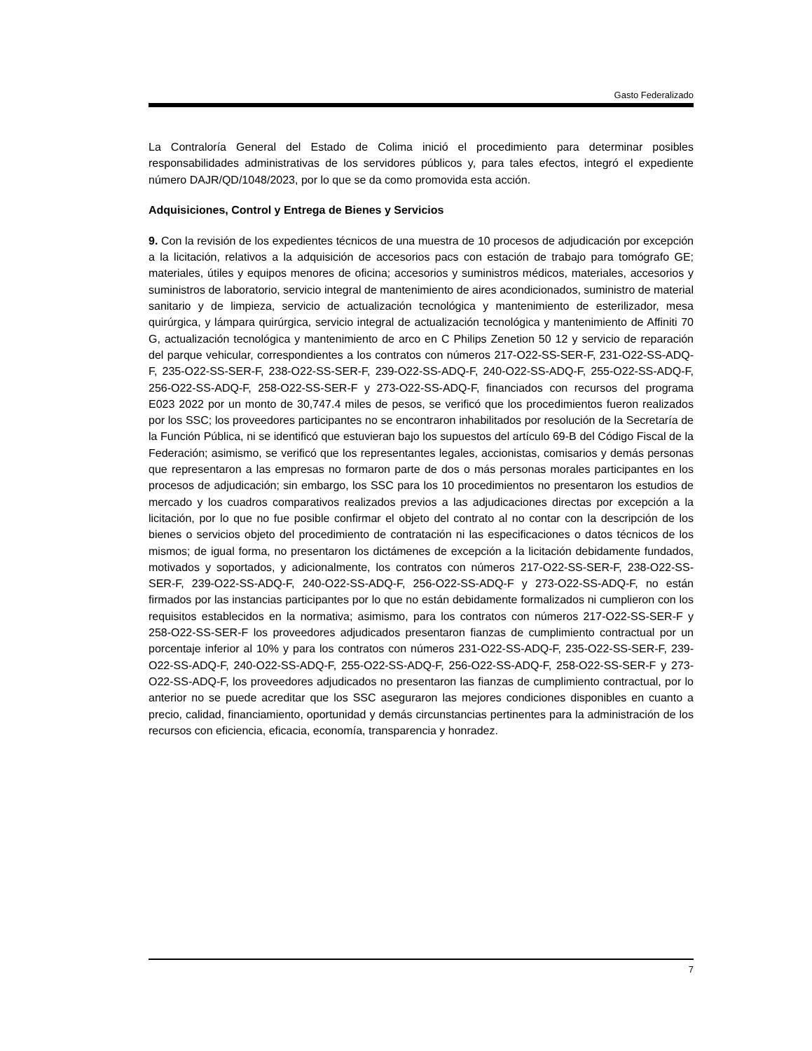Gasto Federalizado
La Contraloría General del Estado de Colima inició el procedimiento para determinar posibles responsabilidades administrativas de los servidores públicos y, para tales efectos, integró el expediente número DAJR/QD/1048/2023, por lo que se da como promovida esta acción.
Adquisiciones, Control y Entrega de Bienes y Servicios
9. Con la revisión de los expedientes técnicos de una muestra de 10 procesos de adjudicación por excepción a la licitación, relativos a la adquisición de accesorios pacs con estación de trabajo para tomógrafo GE; materiales, útiles y equipos menores de oficina; accesorios y suministros médicos, materiales, accesorios y suministros de laboratorio, servicio integral de mantenimiento de aires acondicionados, suministro de material sanitario y de limpieza, servicio de actualización tecnológica y mantenimiento de esterilizador, mesa quirúrgica, y lámpara quirúrgica, servicio integral de actualización tecnológica y mantenimiento de Affiniti 70 G, actualización tecnológica y mantenimiento de arco en C Philips Zenetion 50 12 y servicio de reparación del parque vehicular, correspondientes a los contratos con números 217-O22-SS-SER-F, 231-O22-SS-ADQ-F, 235-O22-SS-SER-F, 238-O22-SS-SER-F, 239-O22-SS-ADQ-F, 240-O22-SS-ADQ-F, 255-O22-SS-ADQ-F, 256-O22-SS-ADQ-F, 258-O22-SS-SER-F y 273-O22-SS-ADQ-F, financiados con recursos del programa E023 2022 por un monto de 30,747.4 miles de pesos, se verificó que los procedimientos fueron realizados por los SSC; los proveedores participantes no se encontraron inhabilitados por resolución de la Secretaría de la Función Pública, ni se identificó que estuvieran bajo los supuestos del artículo 69-B del Código Fiscal de la Federación; asimismo, se verificó que los representantes legales, accionistas, comisarios y demás personas que representaron a las empresas no formaron parte de dos o más personas morales participantes en los procesos de adjudicación; sin embargo, los SSC para los 10 procedimientos no presentaron los estudios de mercado y los cuadros comparativos realizados previos a las adjudicaciones directas por excepción a la licitación, por lo que no fue posible confirmar el objeto del contrato al no contar con la descripción de los bienes o servicios objeto del procedimiento de contratación ni las especificaciones o datos técnicos de los mismos; de igual forma, no presentaron los dictámenes de excepción a la licitación debidamente fundados, motivados y soportados, y adicionalmente, los contratos con números 217-O22-SS-SER-F, 238-O22-SS-SER-F, 239-O22-SS-ADQ-F, 240-O22-SS-ADQ-F, 256-O22-SS-ADQ-F y 273-O22-SS-ADQ-F, no están firmados por las instancias participantes por lo que no están debidamente formalizados ni cumplieron con los requisitos establecidos en la normativa; asimismo, para los contratos con números 217-O22-SS-SER-F y 258-O22-SS-SER-F los proveedores adjudicados presentaron fianzas de cumplimiento contractual por un porcentaje inferior al 10% y para los contratos con números 231-O22-SS-ADQ-F, 235-O22-SS-SER-F, 239-O22-SS-ADQ-F, 240-O22-SS-ADQ-F, 255-O22-SS-ADQ-F, 256-O22-SS-ADQ-F, 258-O22-SS-SER-F y 273-O22-SS-ADQ-F, los proveedores adjudicados no presentaron las fianzas de cumplimiento contractual, por lo anterior no se puede acreditar que los SSC aseguraron las mejores condiciones disponibles en cuanto a precio, calidad, financiamiento, oportunidad y demás circunstancias pertinentes para la administración de los recursos con eficiencia, eficacia, economía, transparencia y honradez.
7